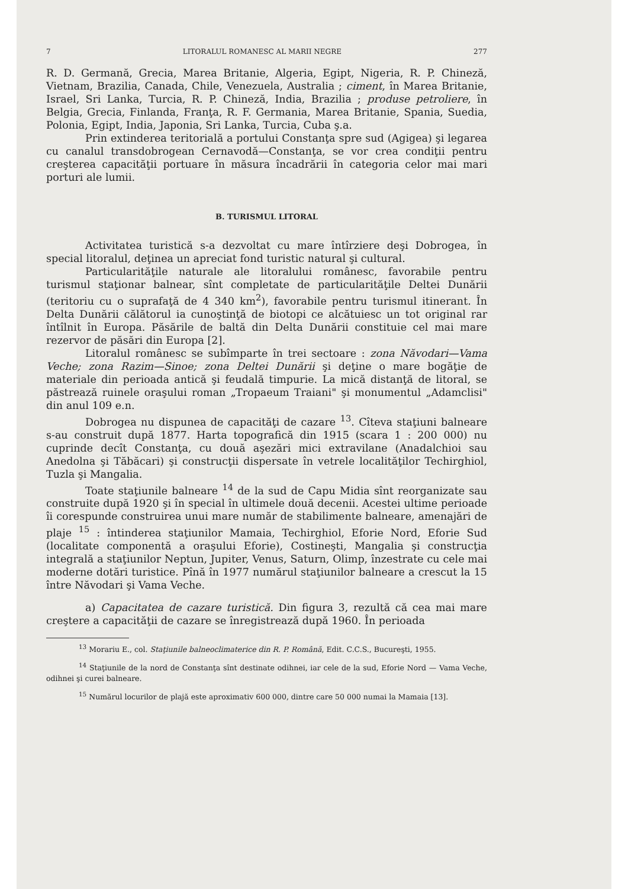7 LITORALUL ROMANESC AL MARII NEGRE 277
R. D. Germană, Grecia, Marea Britanie, Algeria, Egipt, Nigeria, R. P. Chineză, Vietnam, Brazilia, Canada, Chile, Venezuela, Australia ; ciment, în Marea Britanie, Israel, Sri Lanka, Turcia, R. P. Chineză, India, Brazilia ; produse petroliere, în Belgia, Grecia, Finlanda, Franţa, R. F. Germania, Marea Britanie, Spania, Suedia, Polonia, Egipt, India, Japonia, Sri Lanka, Turcia, Cuba ş.a.
Prin extinderea teritorială a portului Constanţa spre sud (Agigea) şi legarea cu canalul transdobrogean Cernavodă—Constanţa, se vor crea condiţii pentru creşterea capacităţii portuare în măsura încadrării în categoria celor mai mari porturi ale lumii.
B. TURISMUL LITORAL
Activitatea turistică s-a dezvoltat cu mare întîrziere deşi Dobrogea, în special litoralul, deţinea un apreciat fond turistic natural şi cultural.
Particularităţile naturale ale litoralului românesc, favorabile pentru turismul staţionar balnear, sînt completate de particularităţile Deltei Dunării (teritoriu cu o suprafaţă de 4 340 km<sup>2</sup>), favorabile pentru turismul itinerant. În Delta Dunării călătorul ia cunoştinţă de biotopi ce alcătuiesc un tot original rar întîlnit în Europa. Păsările de baltă din Delta Dunării constituie cel mai mare rezervor de păsări din Europa [2].
Litoralul românesc se subîmparte în trei sectoare : zona Năvodari—Vama Veche; zona Razim—Sinoe; zona Deltei Dunării şi deţine o mare bogăţie de materiale din perioada antică şi feudală timpurie. La mică distanţă de litoral, se păstrează ruinele oraşului roman „Tropaeum Traiani" şi monumentul „Adamclisi" din anul 109 e.n.
Dobrogea nu dispunea de capacităţi de cazare <sup>13</sup>. Cîteva staţiuni balneare s-au construit după 1877. Harta topografică din 1915 (scara 1 : 200 000) nu cuprinde decît Constanţa, cu două aşezări mici extravilane (Anadalchioi sau Anedolna şi Tăbăcari) şi construcţii dispersate în vetrele localităţilor Techirghiol, Tuzla şi Mangalia.
Toate staţiunile balneare <sup>14</sup> de la sud de Capu Midia sînt reorganizate sau construite după 1920 şi în special în ultimele două decenii. Acestei ultime perioade îi corespunde construirea unui mare număr de stabilimente balneare, amenajări de plaje <sup>15</sup> : întinderea staţiunilor Mamaia, Techirghiol, Eforie Nord, Eforie Sud (localitate componentă a oraşului Eforie), Costineşti, Mangalia şi construcţia integrală a staţiunilor Neptun, Jupiter, Venus, Saturn, Olimp, înzestrate cu cele mai moderne dotări turistice. Pînă în 1977 numărul staţiunilor balneare a crescut la 15 între Năvodari şi Vama Veche.
a) Capacitatea de cazare turistică. Din figura 3, rezultă că cea mai mare creştere a capacităţii de cazare se înregistrează după 1960. În perioada
<sup>13</sup> Morariu E., col. Staţiunile balneoclimaterice din R. P. Română, Edit. C.C.S., Bucureşti, 1955.
<sup>14</sup> Staţiunile de la nord de Constanţa sînt destinate odihnei, iar cele de la sud, Eforie Nord — Vama Veche, odihnei şi curei balneare.
<sup>15</sup> Numărul locurilor de plajă este aproximativ 600 000, dintre care 50 000 numai la Mamaia [13].